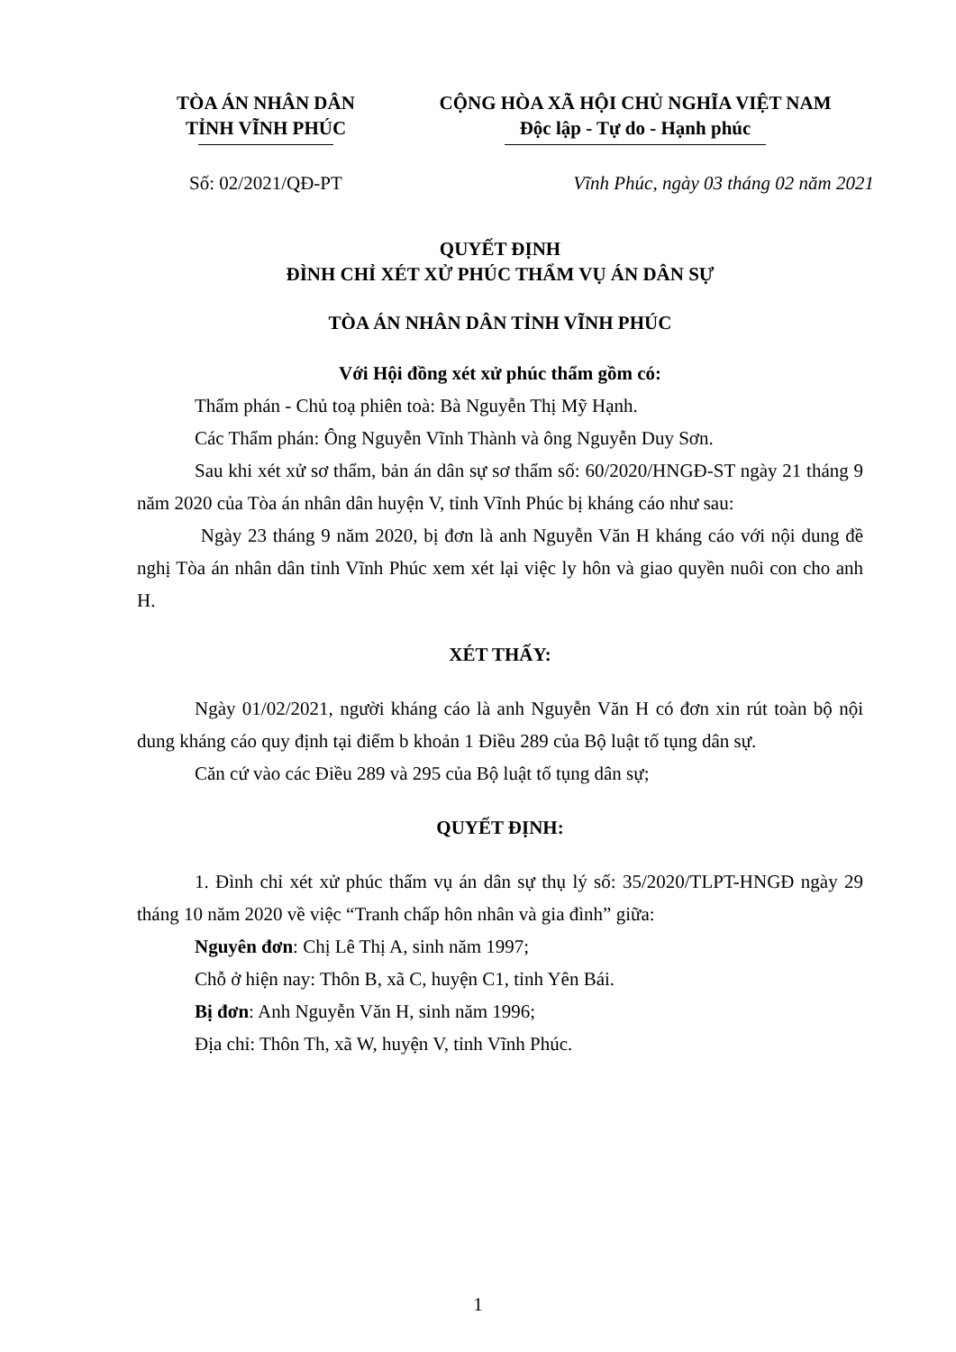TÒA ÁN NHÂN DÂN
TỈNH VĨNH PHÚC
Số: 02/2021/QĐ-PT
CỘNG HÒA XÃ HỘI CHỦ NGHĨA VIỆT NAM
Độc lập - Tự do - Hạnh phúc
Vĩnh Phúc, ngày 03 tháng 02 năm 2021
QUYẾT ĐỊNH
ĐÌNH CHỈ XÉT XỬ PHÚC THẨM VỤ ÁN DÂN SỰ
TÒA ÁN NHÂN DÂN TỈNH VĨNH PHÚC
Với Hội đồng xét xử phúc thẩm gồm có:
Thẩm phán - Chủ toạ phiên toà: Bà Nguyễn Thị Mỹ Hạnh.
Các Thẩm phán: Ông Nguyễn Vĩnh Thành và ông Nguyễn Duy Sơn.
Sau khi xét xử sơ thẩm, bản án dân sự sơ thẩm số: 60/2020/HNGĐ-ST ngày 21 tháng 9 năm 2020 của Tòa án nhân dân huyện V, tỉnh Vĩnh Phúc bị kháng cáo như sau:
Ngày 23 tháng 9 năm 2020, bị đơn là anh Nguyễn Văn H kháng cáo với nội dung đề nghị Tòa án nhân dân tỉnh Vĩnh Phúc xem xét lại việc ly hôn và giao quyền nuôi con cho anh H.
XÉT THẤY:
Ngày 01/02/2021, người kháng cáo là anh Nguyễn Văn H có đơn xin rút toàn bộ nội dung kháng cáo quy định tại điểm b khoản 1 Điều 289 của Bộ luật tố tụng dân sự.
Căn cứ vào các Điều 289 và 295 của Bộ luật tố tụng dân sự;
QUYẾT ĐỊNH:
1. Đình chỉ xét xử phúc thẩm vụ án dân sự thụ lý số: 35/2020/TLPT-HNGĐ ngày 29 tháng 10 năm 2020 về việc “Tranh chấp hôn nhân và gia đình” giữa:
Nguyên đơn: Chị Lê Thị A, sinh năm 1997;
Chỗ ở hiện nay: Thôn B, xã C, huyện C1, tỉnh Yên Bái.
Bị đơn: Anh Nguyễn Văn H, sinh năm 1996;
Địa chỉ: Thôn Th, xã W, huyện V, tỉnh Vĩnh Phúc.
1